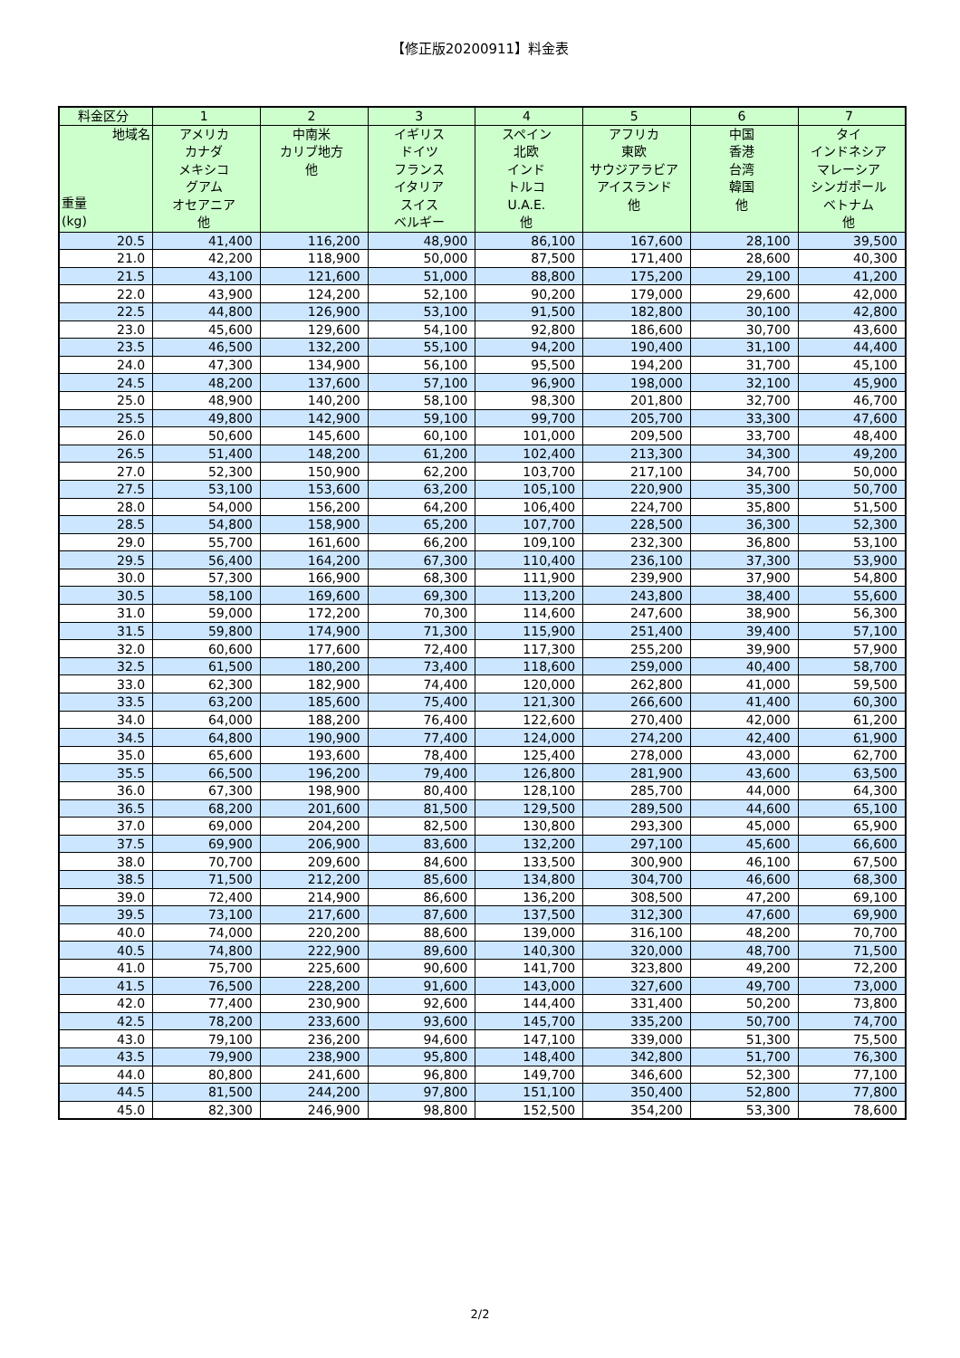【修正版20200911】料金表
| 料金区分 | 1 | 2 | 3 | 4 | 5 | 6 | 7 |
| --- | --- | --- | --- | --- | --- | --- | --- |
| 地域名 重量 (kg) | アメリカ カナダ メキシコ グアム オセアニア 他 | 中南米 カリブ地方 他 | イギリス ドイツ フランス イタリア スイス ベルギー | スペイン 北欧 インド トルコ U.A.E. 他 | アフリカ 東欧 サウジアラビア アイスランド 他 | 中国 香港 台湾 韓国 他 | タイ インドネシア マレーシア シンガポール ベトナム 他 |
| 20.5 | 41,400 | 116,200 | 48,900 | 86,100 | 167,600 | 28,100 | 39,500 |
| 21.0 | 42,200 | 118,900 | 50,000 | 87,500 | 171,400 | 28,600 | 40,300 |
| 21.5 | 43,100 | 121,600 | 51,000 | 88,800 | 175,200 | 29,100 | 41,200 |
| 22.0 | 43,900 | 124,200 | 52,100 | 90,200 | 179,000 | 29,600 | 42,000 |
| 22.5 | 44,800 | 126,900 | 53,100 | 91,500 | 182,800 | 30,100 | 42,800 |
| 23.0 | 45,600 | 129,600 | 54,100 | 92,800 | 186,600 | 30,700 | 43,600 |
| 23.5 | 46,500 | 132,200 | 55,100 | 94,200 | 190,400 | 31,100 | 44,400 |
| 24.0 | 47,300 | 134,900 | 56,100 | 95,500 | 194,200 | 31,700 | 45,100 |
| 24.5 | 48,200 | 137,600 | 57,100 | 96,900 | 198,000 | 32,100 | 45,900 |
| 25.0 | 48,900 | 140,200 | 58,100 | 98,300 | 201,800 | 32,700 | 46,700 |
| 25.5 | 49,800 | 142,900 | 59,100 | 99,700 | 205,700 | 33,300 | 47,600 |
| 26.0 | 50,600 | 145,600 | 60,100 | 101,000 | 209,500 | 33,700 | 48,400 |
| 26.5 | 51,400 | 148,200 | 61,200 | 102,400 | 213,300 | 34,300 | 49,200 |
| 27.0 | 52,300 | 150,900 | 62,200 | 103,700 | 217,100 | 34,700 | 50,000 |
| 27.5 | 53,100 | 153,600 | 63,200 | 105,100 | 220,900 | 35,300 | 50,700 |
| 28.0 | 54,000 | 156,200 | 64,200 | 106,400 | 224,700 | 35,800 | 51,500 |
| 28.5 | 54,800 | 158,900 | 65,200 | 107,700 | 228,500 | 36,300 | 52,300 |
| 29.0 | 55,700 | 161,600 | 66,200 | 109,100 | 232,300 | 36,800 | 53,100 |
| 29.5 | 56,400 | 164,200 | 67,300 | 110,400 | 236,100 | 37,300 | 53,900 |
| 30.0 | 57,300 | 166,900 | 68,300 | 111,900 | 239,900 | 37,900 | 54,800 |
| 30.5 | 58,100 | 169,600 | 69,300 | 113,200 | 243,800 | 38,400 | 55,600 |
| 31.0 | 59,000 | 172,200 | 70,300 | 114,600 | 247,600 | 38,900 | 56,300 |
| 31.5 | 59,800 | 174,900 | 71,300 | 115,900 | 251,400 | 39,400 | 57,100 |
| 32.0 | 60,600 | 177,600 | 72,400 | 117,300 | 255,200 | 39,900 | 57,900 |
| 32.5 | 61,500 | 180,200 | 73,400 | 118,600 | 259,000 | 40,400 | 58,700 |
| 33.0 | 62,300 | 182,900 | 74,400 | 120,000 | 262,800 | 41,000 | 59,500 |
| 33.5 | 63,200 | 185,600 | 75,400 | 121,300 | 266,600 | 41,400 | 60,300 |
| 34.0 | 64,000 | 188,200 | 76,400 | 122,600 | 270,400 | 42,000 | 61,200 |
| 34.5 | 64,800 | 190,900 | 77,400 | 124,000 | 274,200 | 42,400 | 61,900 |
| 35.0 | 65,600 | 193,600 | 78,400 | 125,400 | 278,000 | 43,000 | 62,700 |
| 35.5 | 66,500 | 196,200 | 79,400 | 126,800 | 281,900 | 43,600 | 63,500 |
| 36.0 | 67,300 | 198,900 | 80,400 | 128,100 | 285,700 | 44,000 | 64,300 |
| 36.5 | 68,200 | 201,600 | 81,500 | 129,500 | 289,500 | 44,600 | 65,100 |
| 37.0 | 69,000 | 204,200 | 82,500 | 130,800 | 293,300 | 45,000 | 65,900 |
| 37.5 | 69,900 | 206,900 | 83,600 | 132,200 | 297,100 | 45,600 | 66,600 |
| 38.0 | 70,700 | 209,600 | 84,600 | 133,500 | 300,900 | 46,100 | 67,500 |
| 38.5 | 71,500 | 212,200 | 85,600 | 134,800 | 304,700 | 46,600 | 68,300 |
| 39.0 | 72,400 | 214,900 | 86,600 | 136,200 | 308,500 | 47,200 | 69,100 |
| 39.5 | 73,100 | 217,600 | 87,600 | 137,500 | 312,300 | 47,600 | 69,900 |
| 40.0 | 74,000 | 220,200 | 88,600 | 139,000 | 316,100 | 48,200 | 70,700 |
| 40.5 | 74,800 | 222,900 | 89,600 | 140,300 | 320,000 | 48,700 | 71,500 |
| 41.0 | 75,700 | 225,600 | 90,600 | 141,700 | 323,800 | 49,200 | 72,200 |
| 41.5 | 76,500 | 228,200 | 91,600 | 143,000 | 327,600 | 49,700 | 73,000 |
| 42.0 | 77,400 | 230,900 | 92,600 | 144,400 | 331,400 | 50,200 | 73,800 |
| 42.5 | 78,200 | 233,600 | 93,600 | 145,700 | 335,200 | 50,700 | 74,700 |
| 43.0 | 79,100 | 236,200 | 94,600 | 147,100 | 339,000 | 51,300 | 75,500 |
| 43.5 | 79,900 | 238,900 | 95,800 | 148,400 | 342,800 | 51,700 | 76,300 |
| 44.0 | 80,800 | 241,600 | 96,800 | 149,700 | 346,600 | 52,300 | 77,100 |
| 44.5 | 81,500 | 244,200 | 97,800 | 151,100 | 350,400 | 52,800 | 77,800 |
| 45.0 | 82,300 | 246,900 | 98,800 | 152,500 | 354,200 | 53,300 | 78,600 |
2/2